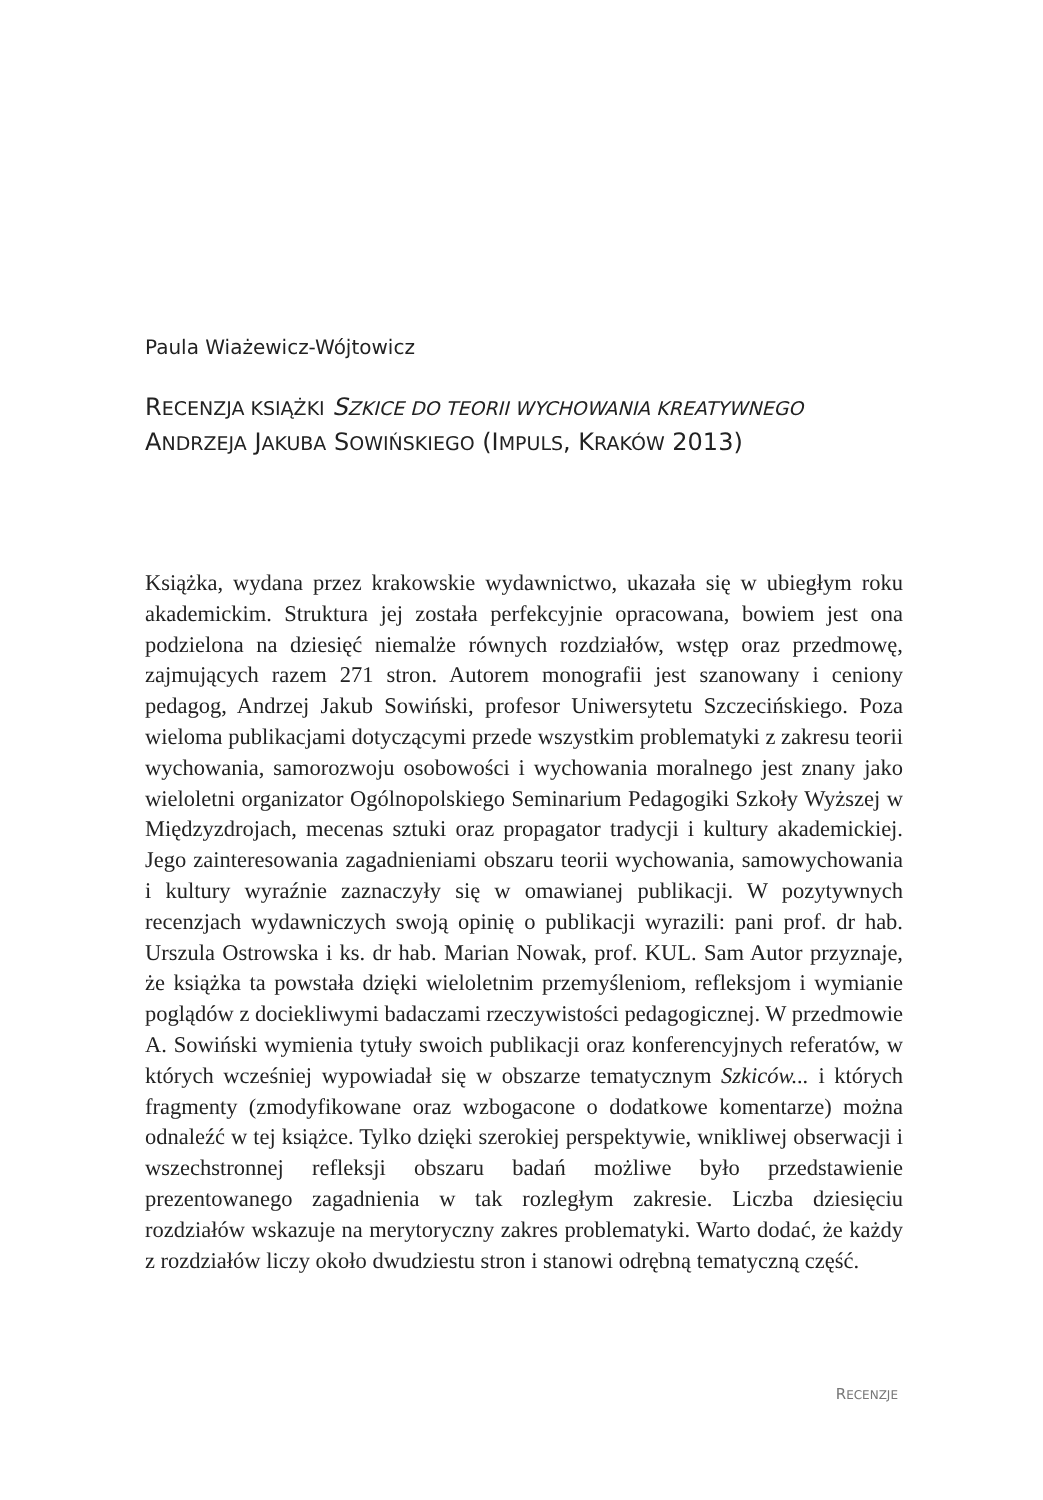Paula Wiażewicz-Wójtowicz
RECENZJA KSIĄŻKI SZKICE DO TEORII WYCHOWANIA KREATYWNEGO
ANDRZEJA JAKUBA SOWIŃSKIEGO (IMPULS, KRAKÓW 2013)
Książka, wydana przez krakowskie wydawnictwo, ukazała się w ubiegłym roku akademickim. Struktura jej została perfekcyjnie opracowana, bowiem jest ona podzielona na dziesięć niemalże równych rozdziałów, wstęp oraz przedmowę, zajmujących razem 271 stron. Autorem monografii jest szanowany i ceniony pedagog, Andrzej Jakub Sowiński, profesor Uniwersytetu Szczecińskiego. Poza wieloma publikacjami dotyczącymi przede wszystkim problematyki z zakresu teorii wychowania, samorozwoju osobowości i wychowania moralnego jest znany jako wieloletni organizator Ogólnopolskiego Seminarium Pedagogiki Szkoły Wyższej w Międzyzdrojach, mecenas sztuki oraz propagator tradycji i kultury akademickiej. Jego zainteresowania zagadnieniami obszaru teorii wychowania, samowychowania i kultury wyraźnie zaznaczyły się w omawianej publikacji. W pozytywnych recenzjach wydawniczych swoją opinię o publikacji wyrazili: pani prof. dr hab. Urszula Ostrowska i ks. dr hab. Marian Nowak, prof. KUL. Sam Autor przyznaje, że książka ta powstała dzięki wieloletnim przemyśleniom, refleksjom i wymianie poglądów z dociekliwymi badaczami rzeczywistości pedagogicznej. W przedmowie A. Sowiński wymienia tytuły swoich publikacji oraz konferencyjnych referatów, w których wcześniej wypowiadał się w obszarze tematycznym Szkiców... i których fragmenty (zmodyfikowane oraz wzbogacone o dodatkowe komentarze) można odnaleźć w tej książce. Tylko dzięki szerokiej perspektywie, wnikliwej obserwacji i wszechstronnej refleksji obszaru badań możliwe było przedstawienie prezentowanego zagadnienia w tak rozległym zakresie. Liczba dziesięciu rozdziałów wskazuje na merytoryczny zakres problematyki. Warto dodać, że każdy z rozdziałów liczy około dwudziestu stron i stanowi odrębną tematyczną część.
RECENZJE